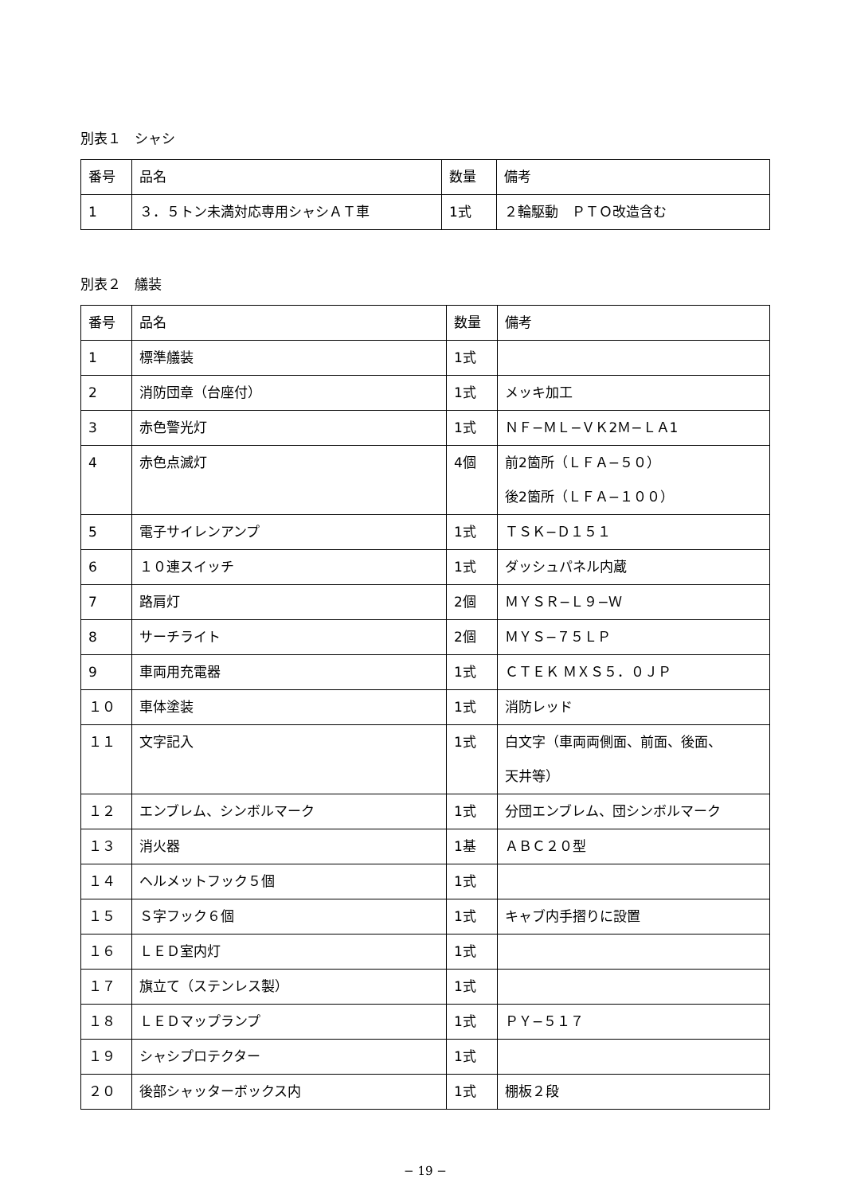別表１　シャシ
| 番号 | 品名 | 数量 | 備考 |
| 1 | ３．５トン未満対応専用シャシＡＴ車 | 1式 | ２輪駆動 ＰＴＯ改造含む |
別表２　艤装
| 番号 | 品名 | 数量 | 備考 |
| 1 | 標準艤装 | 1式 | |
| 2 | 消防団章（台座付） | 1式 | メッキ加工 |
| 3 | 赤色警光灯 | 1式 | ＮＦ−ＭＬ−ＶＫ2Ｍ−ＬＡ1 |
| 4 | 赤色点滅灯 | 4個 | 前2箇所（ＬＦＡ−５０） 後2箇所（ＬＦＡ−１００） |
| 5 | 電子サイレンアンプ | 1式 | ＴＳＫ−Ｄ１５１ |
| 6 | １０連スイッチ | 1式 | ダッシュパネル内蔵 |
| 7 | 路肩灯 | 2個 | ＭＹＳＲ−Ｌ９−Ｗ |
| 8 | サーチライト | 2個 | ＭＹＳ−７５ＬＰ |
| 9 | 車両用充電器 | 1式 | ＣＴＥＫ ＭＸＳ５．０ＪＰ |
| １０ | 車体塗装 | 1式 | 消防レッド |
| １１ | 文字記入 | 1式 | 白文字（車両両側面、前面、後面、 天井等） |
| １２ | エンブレム、シンボルマーク | 1式 | 分団エンブレム、団シンボルマーク |
| １３ | 消火器 | 1基 | ＡＢＣ２０型 |
| １４ | ヘルメットフック５個 | 1式 | |
| １５ | Ｓ字フック６個 | 1式 | キャブ内手摺りに設置 |
| １６ | ＬＥＤ室内灯 | 1式 | |
| １７ | 旗立て（ステンレス製） | 1式 | |
| １８ | ＬＥＤマップランプ | 1式 | ＰＹ−５１７ |
| １９ | シャシプロテクター | 1式 | |
| ２０ | 後部シャッターボックス内 | 1式 | 棚板２段 |
− 19 −